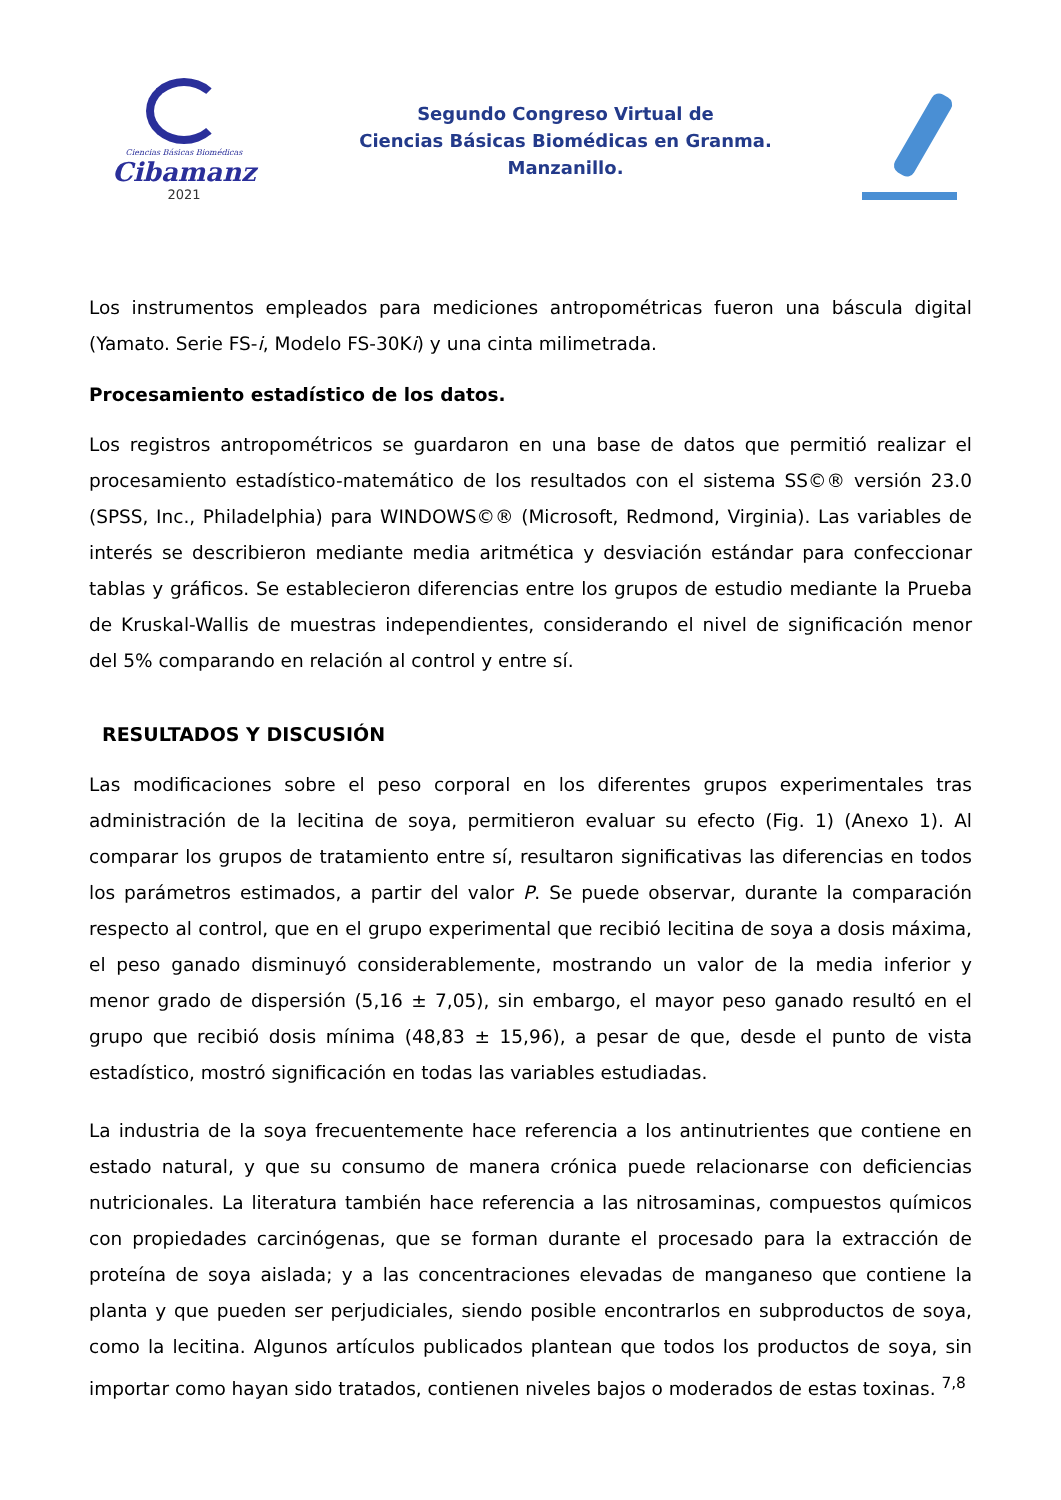Ciencias Básicas Biomédicas
Cibamanz
2021
Segundo Congreso Virtual de
Ciencias Básicas Biomédicas en Granma.
Manzanillo.
Los instrumentos empleados para mediciones antropométricas fueron una báscula digital (Yamato. Serie FS-i, Modelo FS-30Ki) y una cinta milimetrada.
Procesamiento estadístico de los datos.
Los registros antropométricos se guardaron en una base de datos que permitió realizar el procesamiento estadístico-matemático de los resultados con el sistema SS©® versión 23.0 (SPSS, Inc., Philadelphia) para WINDOWS©® (Microsoft, Redmond, Virginia). Las variables de interés se describieron mediante media aritmética y desviación estándar para confeccionar tablas y gráficos. Se establecieron diferencias entre los grupos de estudio mediante la Prueba de Kruskal-Wallis de muestras independientes, considerando el nivel de significación menor del 5% comparando en relación al control y entre sí.
RESULTADOS Y DISCUSIÓN
Las modificaciones sobre el peso corporal en los diferentes grupos experimentales tras administración de la lecitina de soya, permitieron evaluar su efecto (Fig. 1) (Anexo 1). Al comparar los grupos de tratamiento entre sí, resultaron significativas las diferencias en todos los parámetros estimados, a partir del valor P. Se puede observar, durante la comparación respecto al control, que en el grupo experimental que recibió lecitina de soya a dosis máxima, el peso ganado disminuyó considerablemente, mostrando un valor de la media inferior y menor grado de dispersión (5,16 ± 7,05), sin embargo, el mayor peso ganado resultó en el grupo que recibió dosis mínima (48,83 ± 15,96), a pesar de que, desde el punto de vista estadístico, mostró significación en todas las variables estudiadas.
La industria de la soya frecuentemente hace referencia a los antinutrientes que contiene en estado natural, y que su consumo de manera crónica puede relacionarse con deficiencias nutricionales. La literatura también hace referencia a las nitrosaminas, compuestos químicos con propiedades carcinógenas, que se forman durante el procesado para la extracción de proteína de soya aislada; y a las concentraciones elevadas de manganeso que contiene la planta y que pueden ser perjudiciales, siendo posible encontrarlos en subproductos de soya, como la lecitina. Algunos artículos publicados plantean que todos los productos de soya, sin importar como hayan sido tratados, contienen niveles bajos o moderados de estas toxinas. <sup>7,8</sup>